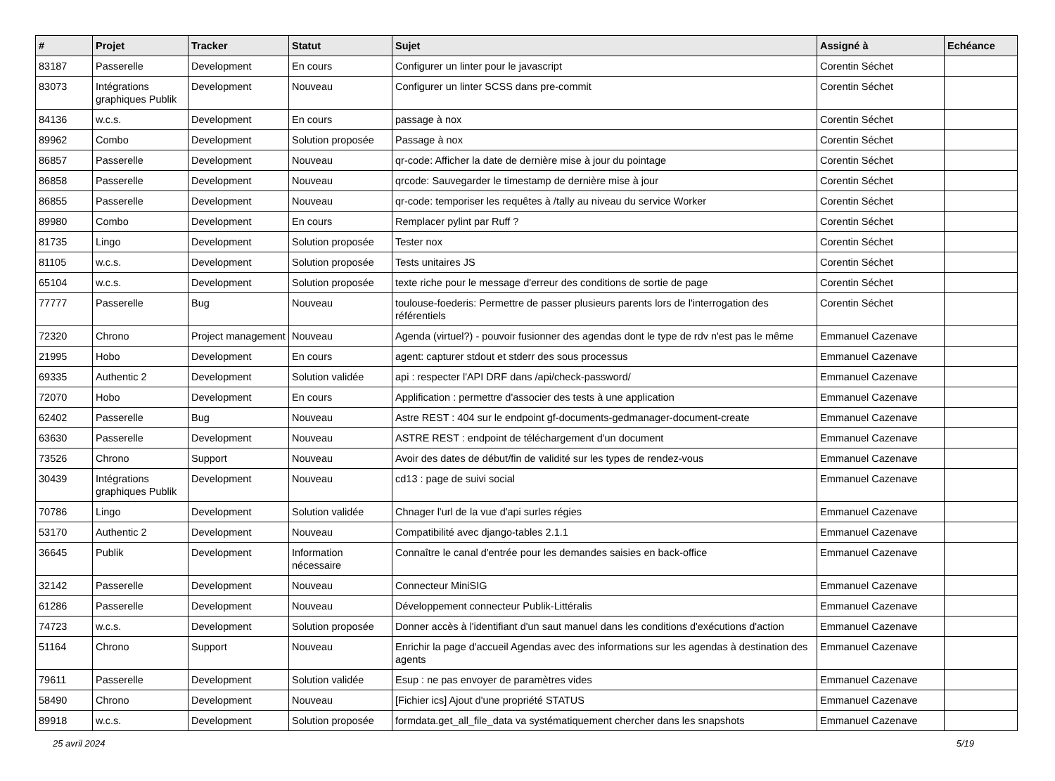| # | Projet | Tracker | Statut | Sujet | Assigné à | Echéance |
| --- | --- | --- | --- | --- | --- | --- |
| 83187 | Passerelle | Development | En cours | Configurer un linter pour le javascript | Corentin Séchet | |
| 83073 | Intégrations graphiques Publik | Development | Nouveau | Configurer un linter SCSS dans pre-commit | Corentin Séchet | |
| 84136 | w.c.s. | Development | En cours | passage à nox | Corentin Séchet | |
| 89962 | Combo | Development | Solution proposée | Passage à nox | Corentin Séchet | |
| 86857 | Passerelle | Development | Nouveau | qr-code: Afficher la date de dernière mise à jour du pointage | Corentin Séchet | |
| 86858 | Passerelle | Development | Nouveau | qrcode: Sauvegarder le timestamp de dernière mise à jour | Corentin Séchet | |
| 86855 | Passerelle | Development | Nouveau | qr-code: temporiser les requêtes à /tally au niveau du service Worker | Corentin Séchet | |
| 89980 | Combo | Development | En cours | Remplacer pylint par Ruff ? | Corentin Séchet | |
| 81735 | Lingo | Development | Solution proposée | Tester nox | Corentin Séchet | |
| 81105 | w.c.s. | Development | Solution proposée | Tests unitaires JS | Corentin Séchet | |
| 65104 | w.c.s. | Development | Solution proposée | texte riche pour le message d'erreur des conditions de sortie de page | Corentin Séchet | |
| 77777 | Passerelle | Bug | Nouveau | toulouse-foederis: Permettre de passer plusieurs parents lors de l'interrogation des référentiels | Corentin Séchet | |
| 72320 | Chrono | Project management | Nouveau | Agenda (virtuel?) - pouvoir fusionner des agendas dont le type de rdv n'est pas le même | Emmanuel Cazenave | |
| 21995 | Hobo | Development | En cours | agent: capturer stdout et stderr des sous processus | Emmanuel Cazenave | |
| 69335 | Authentic 2 | Development | Solution validée | api : respecter l'API DRF dans /api/check-password/ | Emmanuel Cazenave | |
| 72070 | Hobo | Development | En cours | Applification : permettre d'associer des tests à une application | Emmanuel Cazenave | |
| 62402 | Passerelle | Bug | Nouveau | Astre REST : 404 sur le endpoint gf-documents-gedmanager-document-create | Emmanuel Cazenave | |
| 63630 | Passerelle | Development | Nouveau | ASTRE REST : endpoint de téléchargement d'un document | Emmanuel Cazenave | |
| 73526 | Chrono | Support | Nouveau | Avoir des dates de début/fin de validité sur les types de rendez-vous | Emmanuel Cazenave | |
| 30439 | Intégrations graphiques Publik | Development | Nouveau | cd13 : page de suivi social | Emmanuel Cazenave | |
| 70786 | Lingo | Development | Solution validée | Chnager l'url de la vue d'api surles régies | Emmanuel Cazenave | |
| 53170 | Authentic 2 | Development | Nouveau | Compatibilité avec django-tables 2.1.1 | Emmanuel Cazenave | |
| 36645 | Publik | Development | Information nécessaire | Connaître le canal d'entrée pour les demandes saisies en back-office | Emmanuel Cazenave | |
| 32142 | Passerelle | Development | Nouveau | Connecteur MiniSIG | Emmanuel Cazenave | |
| 61286 | Passerelle | Development | Nouveau | Développement connecteur Publik-Littéralis | Emmanuel Cazenave | |
| 74723 | w.c.s. | Development | Solution proposée | Donner accès à l'identifiant d'un saut manuel dans les conditions d'exécutions d'action | Emmanuel Cazenave | |
| 51164 | Chrono | Support | Nouveau | Enrichir la page d'accueil Agendas avec des informations sur les agendas à destination des agents | Emmanuel Cazenave | |
| 79611 | Passerelle | Development | Solution validée | Esup : ne pas envoyer de paramètres vides | Emmanuel Cazenave | |
| 58490 | Chrono | Development | Nouveau | [Fichier ics] Ajout d'une propriété STATUS | Emmanuel Cazenave | |
| 89918 | w.c.s. | Development | Solution proposée | formdata.get_all_file_data va systématiquement chercher dans les snapshots | Emmanuel Cazenave | |
25 avril 2024 5/19